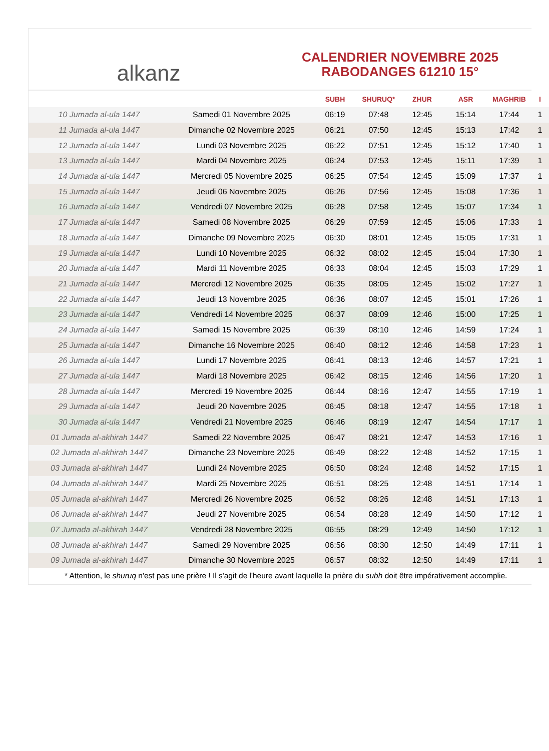alkanz
CALENDRIER NOVEMBRE 2025
RABODANGES 61210 15°
| | | SUBH | SHURUQ* | ZHUR | ASR | MAGHRIB | I |
| --- | --- | --- | --- | --- | --- | --- | --- |
| 10 Jumada al-ula 1447 | Samedi 01 Novembre 2025 | 06:19 | 07:48 | 12:45 | 15:14 | 17:44 | 1 |
| 11 Jumada al-ula 1447 | Dimanche 02 Novembre 2025 | 06:21 | 07:50 | 12:45 | 15:13 | 17:42 | 1 |
| 12 Jumada al-ula 1447 | Lundi 03 Novembre 2025 | 06:22 | 07:51 | 12:45 | 15:12 | 17:40 | 1 |
| 13 Jumada al-ula 1447 | Mardi 04 Novembre 2025 | 06:24 | 07:53 | 12:45 | 15:11 | 17:39 | 1 |
| 14 Jumada al-ula 1447 | Mercredi 05 Novembre 2025 | 06:25 | 07:54 | 12:45 | 15:09 | 17:37 | 1 |
| 15 Jumada al-ula 1447 | Jeudi 06 Novembre 2025 | 06:26 | 07:56 | 12:45 | 15:08 | 17:36 | 1 |
| 16 Jumada al-ula 1447 | Vendredi 07 Novembre 2025 | 06:28 | 07:58 | 12:45 | 15:07 | 17:34 | 1 |
| 17 Jumada al-ula 1447 | Samedi 08 Novembre 2025 | 06:29 | 07:59 | 12:45 | 15:06 | 17:33 | 1 |
| 18 Jumada al-ula 1447 | Dimanche 09 Novembre 2025 | 06:30 | 08:01 | 12:45 | 15:05 | 17:31 | 1 |
| 19 Jumada al-ula 1447 | Lundi 10 Novembre 2025 | 06:32 | 08:02 | 12:45 | 15:04 | 17:30 | 1 |
| 20 Jumada al-ula 1447 | Mardi 11 Novembre 2025 | 06:33 | 08:04 | 12:45 | 15:03 | 17:29 | 1 |
| 21 Jumada al-ula 1447 | Mercredi 12 Novembre 2025 | 06:35 | 08:05 | 12:45 | 15:02 | 17:27 | 1 |
| 22 Jumada al-ula 1447 | Jeudi 13 Novembre 2025 | 06:36 | 08:07 | 12:45 | 15:01 | 17:26 | 1 |
| 23 Jumada al-ula 1447 | Vendredi 14 Novembre 2025 | 06:37 | 08:09 | 12:46 | 15:00 | 17:25 | 1 |
| 24 Jumada al-ula 1447 | Samedi 15 Novembre 2025 | 06:39 | 08:10 | 12:46 | 14:59 | 17:24 | 1 |
| 25 Jumada al-ula 1447 | Dimanche 16 Novembre 2025 | 06:40 | 08:12 | 12:46 | 14:58 | 17:23 | 1 |
| 26 Jumada al-ula 1447 | Lundi 17 Novembre 2025 | 06:41 | 08:13 | 12:46 | 14:57 | 17:21 | 1 |
| 27 Jumada al-ula 1447 | Mardi 18 Novembre 2025 | 06:42 | 08:15 | 12:46 | 14:56 | 17:20 | 1 |
| 28 Jumada al-ula 1447 | Mercredi 19 Novembre 2025 | 06:44 | 08:16 | 12:47 | 14:55 | 17:19 | 1 |
| 29 Jumada al-ula 1447 | Jeudi 20 Novembre 2025 | 06:45 | 08:18 | 12:47 | 14:55 | 17:18 | 1 |
| 30 Jumada al-ula 1447 | Vendredi 21 Novembre 2025 | 06:46 | 08:19 | 12:47 | 14:54 | 17:17 | 1 |
| 01 Jumada al-akhirah 1447 | Samedi 22 Novembre 2025 | 06:47 | 08:21 | 12:47 | 14:53 | 17:16 | 1 |
| 02 Jumada al-akhirah 1447 | Dimanche 23 Novembre 2025 | 06:49 | 08:22 | 12:48 | 14:52 | 17:15 | 1 |
| 03 Jumada al-akhirah 1447 | Lundi 24 Novembre 2025 | 06:50 | 08:24 | 12:48 | 14:52 | 17:15 | 1 |
| 04 Jumada al-akhirah 1447 | Mardi 25 Novembre 2025 | 06:51 | 08:25 | 12:48 | 14:51 | 17:14 | 1 |
| 05 Jumada al-akhirah 1447 | Mercredi 26 Novembre 2025 | 06:52 | 08:26 | 12:48 | 14:51 | 17:13 | 1 |
| 06 Jumada al-akhirah 1447 | Jeudi 27 Novembre 2025 | 06:54 | 08:28 | 12:49 | 14:50 | 17:12 | 1 |
| 07 Jumada al-akhirah 1447 | Vendredi 28 Novembre 2025 | 06:55 | 08:29 | 12:49 | 14:50 | 17:12 | 1 |
| 08 Jumada al-akhirah 1447 | Samedi 29 Novembre 2025 | 06:56 | 08:30 | 12:50 | 14:49 | 17:11 | 1 |
| 09 Jumada al-akhirah 1447 | Dimanche 30 Novembre 2025 | 06:57 | 08:32 | 12:50 | 14:49 | 17:11 | 1 |
* Attention, le shuruq n'est pas une prière ! Il s'agit de l'heure avant laquelle la prière du subh doit être impérativement accomplie.